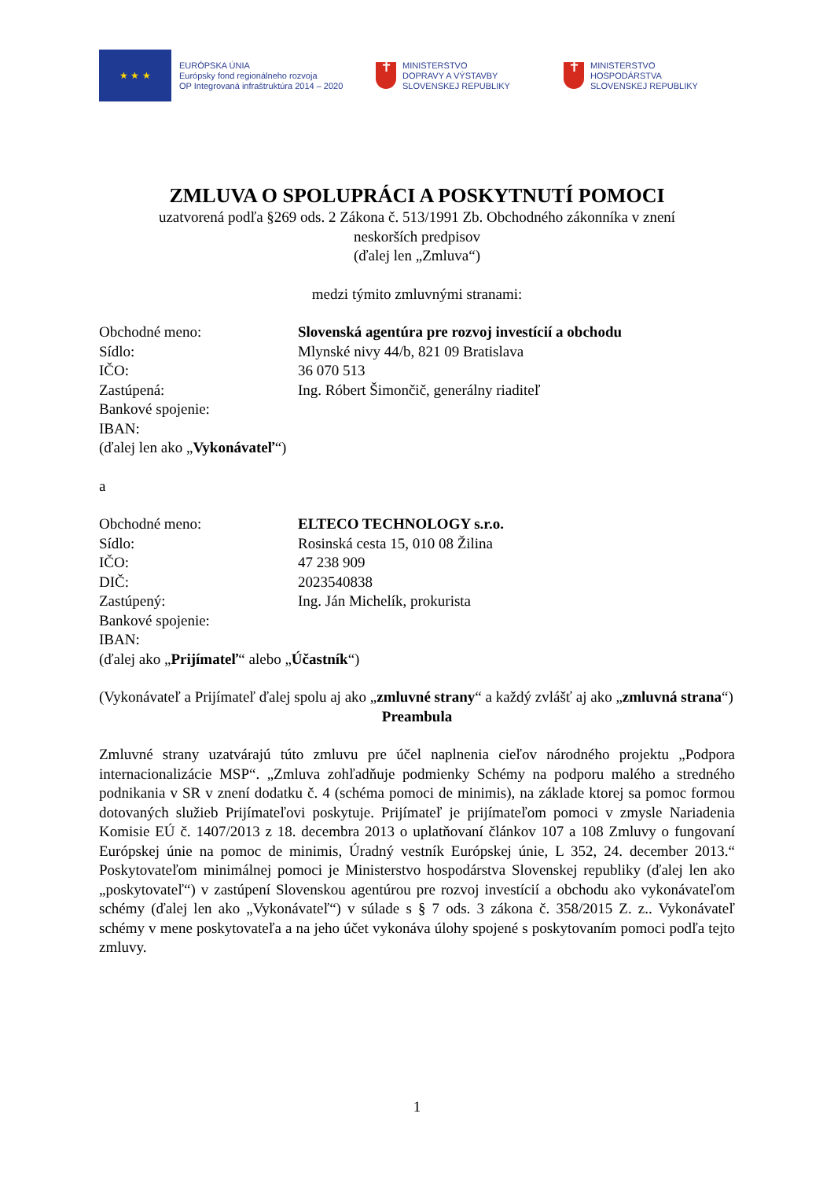★ ★ ★
EURÓPSKA ÚNIA
Európsky fond regionálneho rozvoja
OP Integrovaná infraštruktúra 2014 – 2020
✝
MINISTERSTVO
DOPRAVY A VÝSTAVBY
SLOVENSKEJ REPUBLIKY
✝
MINISTERSTVO
HOSPODÁRSTVA
SLOVENSKEJ REPUBLIKY
ZMLUVA O SPOLUPRÁCI A POSKYTNUTÍ POMOCI
uzatvorená podľa §269 ods. 2 Zákona č. 513/1991 Zb. Obchodného zákonníka v znení
neskorších predpisov
(ďalej len „Zmluva“)
medzi týmito zmluvnými stranami:
Obchodné meno: Slovenská agentúra pre rozvoj investícií a obchodu
Sídlo: Mlynské nivy 44/b, 821 09 Bratislava
IČO: 36 070 513
Zastúpená: Ing. Róbert Šimončič, generálny riaditeľ
Bankové spojenie:
IBAN:
(ďalej len ako „Vykonávateľ“)
a
Obchodné meno: ELTECO TECHNOLOGY s.r.o.
Sídlo: Rosinská cesta 15, 010 08 Žilina
IČO: 47 238 909
DIČ: 2023540838
Zastúpený: Ing. Ján Michelík, prokurista
Bankové spojenie:
IBAN:
(ďalej ako „Prijímateľ“ alebo „Účastník“)
(Vykonávateľ a Prijímateľ ďalej spolu aj ako „zmluvné strany“ a každý zvlášť aj ako „zmluvná strana“)
Preambula
Zmluvné strany uzatvárajú túto zmluvu pre účel naplnenia cieľov národného projektu „Podpora internacionalizácie MSP“. „Zmluva zohľadňuje podmienky Schémy na podporu malého a stredného podnikania v SR v znení dodatku č. 4 (schéma pomoci de minimis), na základe ktorej sa pomoc formou dotovaných služieb Prijímateľovi poskytuje. Prijímateľ je prijímateľom pomoci v zmysle Nariadenia Komisie EÚ č. 1407/2013 z 18. decembra 2013 o uplatňovaní článkov 107 a 108 Zmluvy o fungovaní Európskej únie na pomoc de minimis, Úradný vestník Európskej únie, L 352, 24. december 2013.“ Poskytovateľom minimálnej pomoci je Ministerstvo hospodárstva Slovenskej republiky (ďalej len ako „poskytovateľ“) v zastúpení Slovenskou agentúrou pre rozvoj investícií a obchodu ako vykonávateľom schémy (ďalej len ako „Vykonávateľ“) v súlade s § 7 ods. 3 zákona č. 358/2015 Z. z.. Vykonávateľ schémy v mene poskytovateľa a na jeho účet vykonáva úlohy spojené s poskytovaním pomoci podľa tejto zmluvy.
1